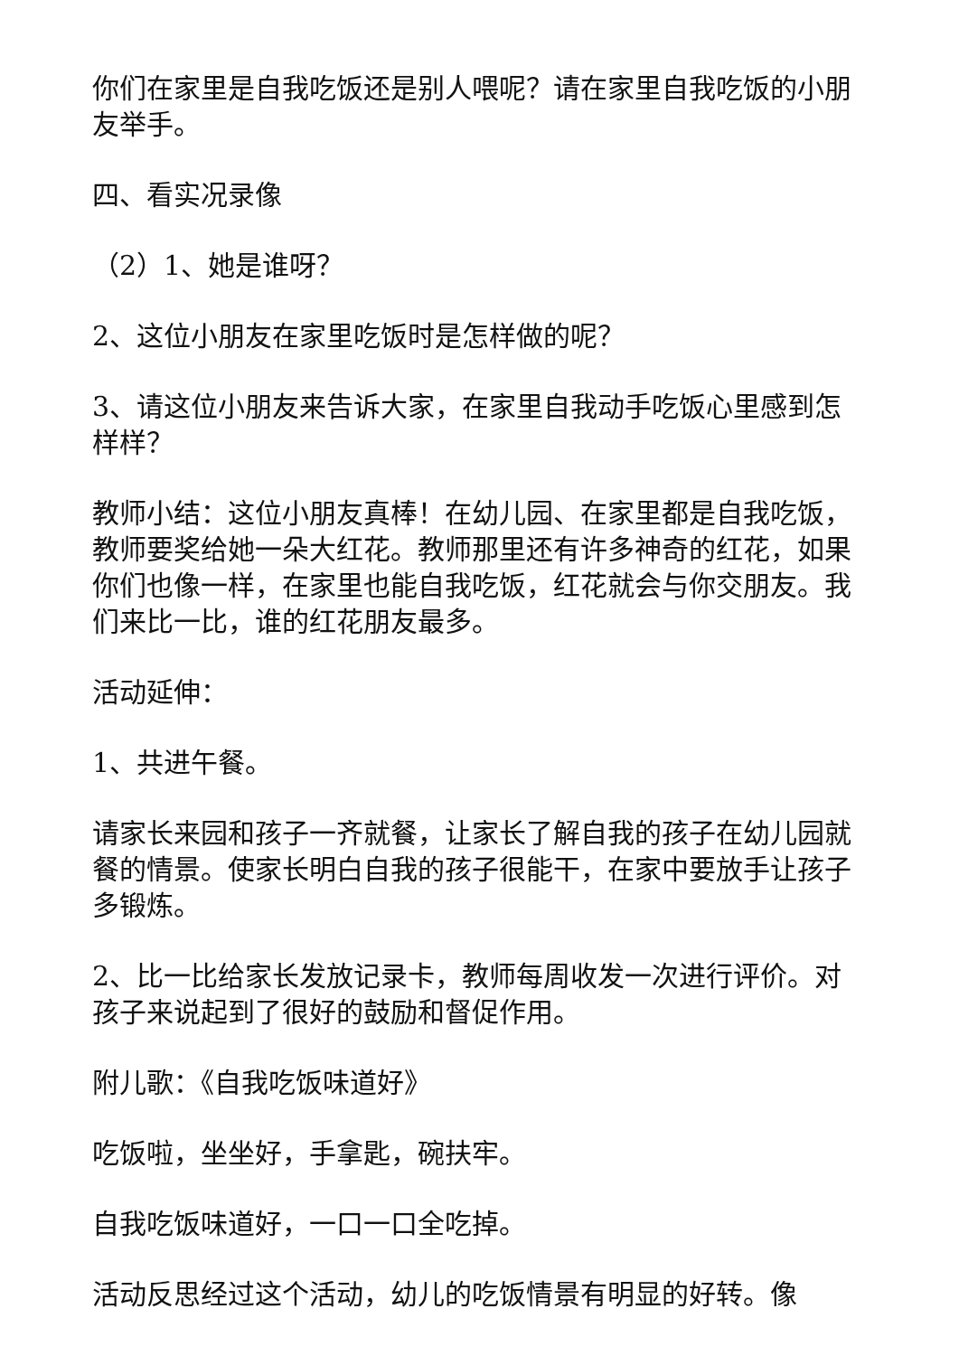你们在家里是自我吃饭还是别人喂呢？请在家里自我吃饭的小朋友举手。
四、看实况录像
（2）1、她是谁呀？
2、这位小朋友在家里吃饭时是怎样做的呢？
3、请这位小朋友来告诉大家，在家里自我动手吃饭心里感到怎样样？
教师小结：这位小朋友真棒！在幼儿园、在家里都是自我吃饭，教师要奖给她一朵大红花。教师那里还有许多神奇的红花，如果你们也像一样，在家里也能自我吃饭，红花就会与你交朋友。我们来比一比，谁的红花朋友最多。
活动延伸：
1、共进午餐。
请家长来园和孩子一齐就餐，让家长了解自我的孩子在幼儿园就餐的情景。使家长明白自我的孩子很能干，在家中要放手让孩子多锻炼。
2、比一比给家长发放记录卡，教师每周收发一次进行评价。对孩子来说起到了很好的鼓励和督促作用。
附儿歌：《自我吃饭味道好》
吃饭啦，坐坐好，手拿匙，碗扶牢。
自我吃饭味道好，一口一口全吃掉。
活动反思经过这个活动，幼儿的吃饭情景有明显的好转。像